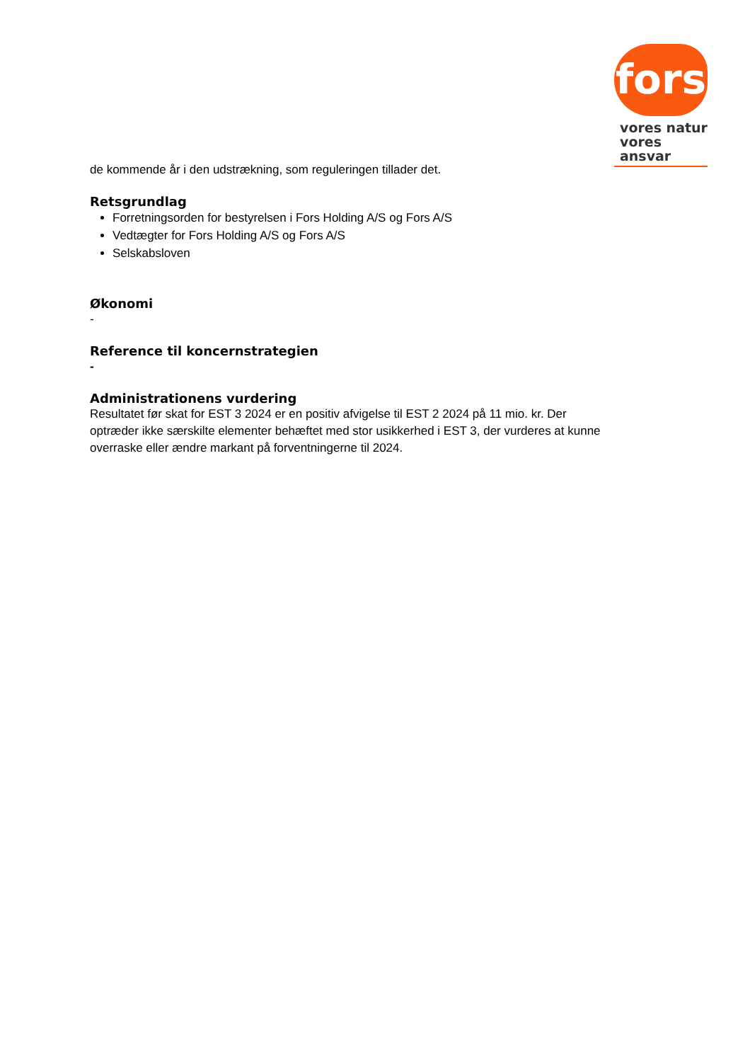fors
vores natur
vores ansvar
de kommende år i den udstrækning, som reguleringen tillader det.
Retsgrundlag
Forretningsorden for bestyrelsen i Fors Holding A/S og Fors A/S
Vedtægter for Fors Holding A/S og Fors A/S
Selskabsloven
Økonomi
-
Reference til koncernstrategien
-
Administrationens vurdering
Resultatet før skat for EST 3 2024 er en positiv afvigelse til EST 2 2024 på 11 mio. kr. Der optræder ikke særskilte elementer behæftet med stor usikkerhed i EST 3, der vurderes at kunne overraske eller ændre markant på forventningerne til 2024.